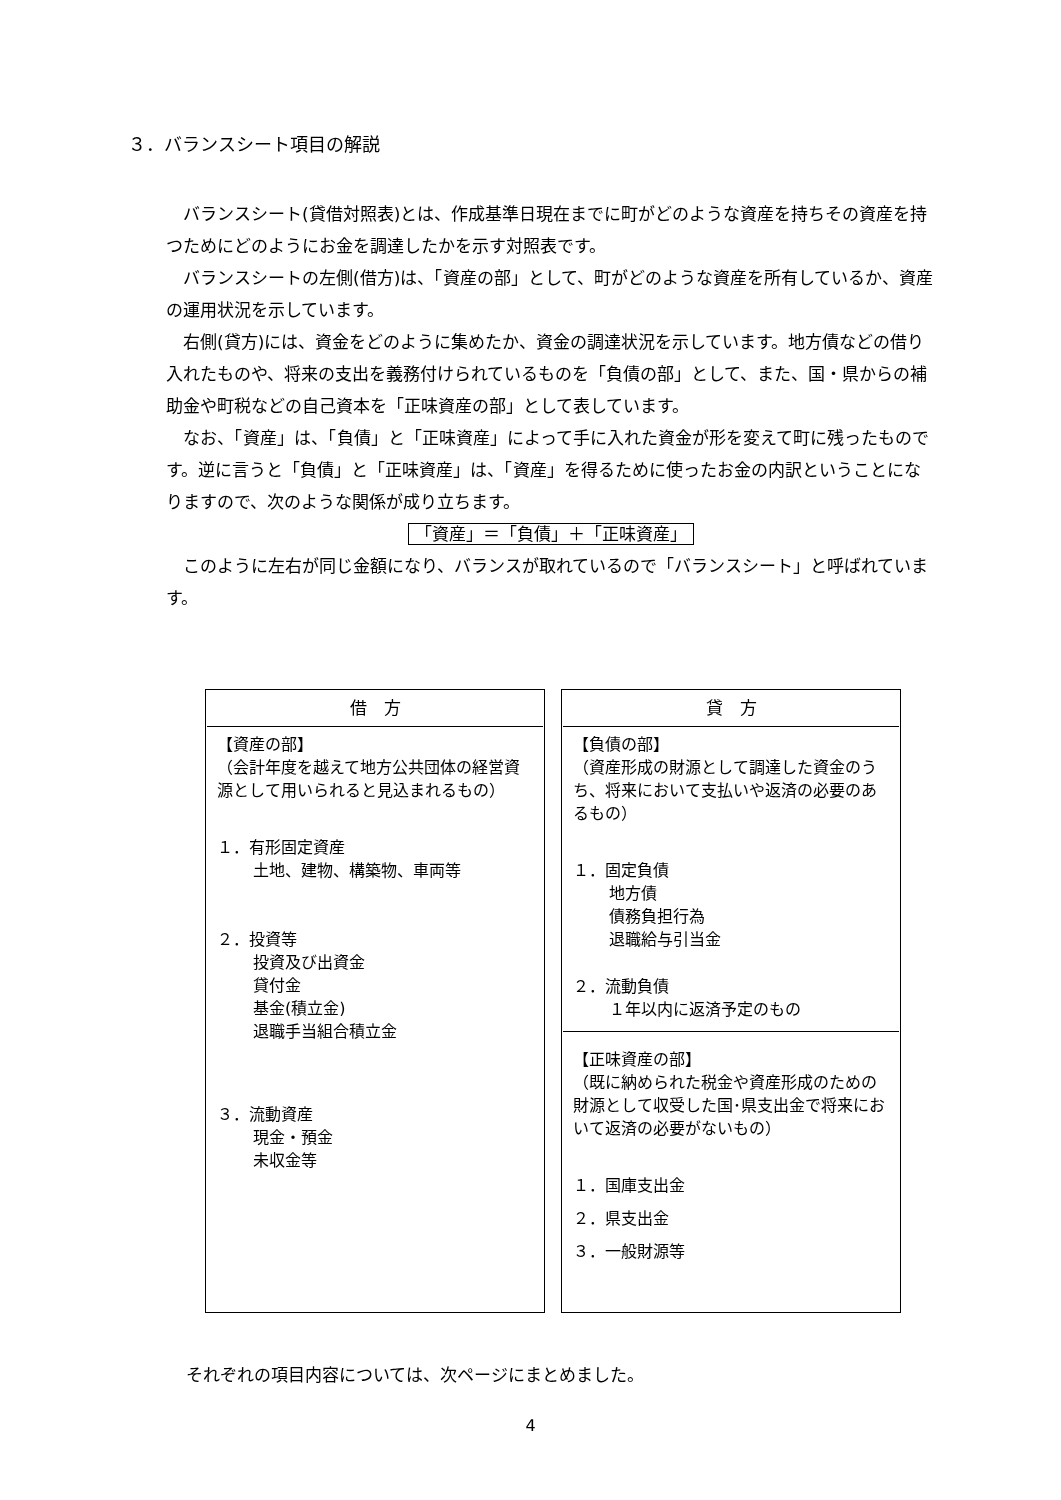３．バランスシート項目の解説
　バランスシート(貸借対照表)とは、作成基準日現在までに町がどのような資産を持ちその資産を持つためにどのようにお金を調達したかを示す対照表です。
　バランスシートの左側(借方)は、「資産の部」として、町がどのような資産を所有しているか、資産の運用状況を示しています。
　右側(貸方)には、資金をどのように集めたか、資金の調達状況を示しています。地方債などの借り入れたものや、将来の支出を義務付けられているものを「負債の部」として、また、国・県からの補助金や町税などの自己資本を「正味資産の部」として表しています。
　なお、「資産」は、「負債」と「正味資産」によって手に入れた資金が形を変えて町に残ったものです。逆に言うと「負債」と「正味資産」は、「資産」を得るために使ったお金の内訳ということになりますので、次のような関係が成り立ちます。
「資産」＝「負債」＋「正味資産」
　このように左右が同じ金額になり、バランスが取れているので「バランスシート」と呼ばれています。
| 借 方 【資産の部】 （会計年度を越えて地方公共団体の経営資源として用いられると見込まれるもの） １．有形固定資産 土地、建物、構築物、車両等 ２．投資等 投資及び出資金 貸付金 基金(積立金) 退職手当組合積立金 ３．流動資産 現金・預金 未収金等 | | 貸 方 【負債の部】 （資産形成の財源として調達した資金のうち、将来において支払いや返済の必要のあるもの） １．固定負債 地方債 債務負担行為 退職給与引当金 ２．流動負債 １年以内に返済予定のもの 【正味資産の部】 （既に納められた税金や資産形成のための財源として収受した国･県支出金で将来において返済の必要がないもの） １．国庫支出金 ２．県支出金 ３．一般財源等 |
それぞれの項目内容については、次ページにまとめました。
4